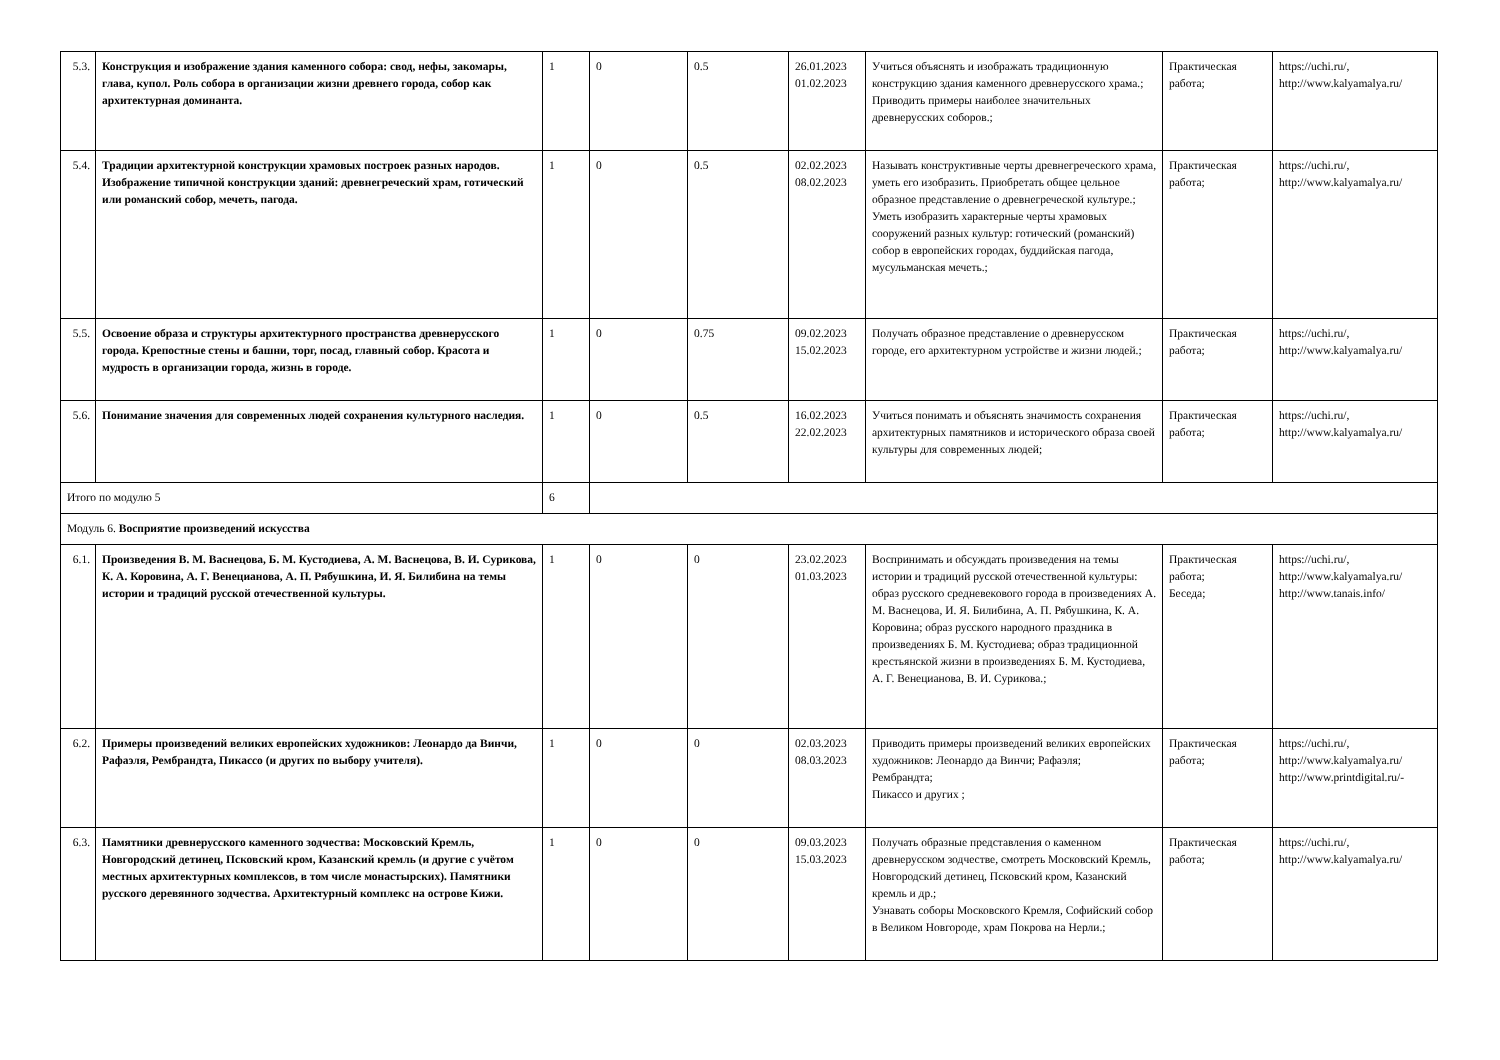| 5.3. | Конструкция и изображение здания каменного собора: свод, нефы, закомары, глава, купол. Роль собора в организации жизни древнего города, собор как архитектурная доминанта. | 1 | 0 | 0.5 | 26.01.2023 01.02.2023 | Учиться объяснять и изображать традиционную конструкцию здания каменного древнерусского храма.; Приводить примеры наиболее значительных древнерусских соборов.; | Практическая работа; | https://uchi.ru/, http://www.kalyamalya.ru/ |
| 5.4. | Традиции архитектурной конструкции храмовых построек разных народов. Изображение типичной конструкции зданий: древнегреческий храм, готический или романский собор, мечеть, пагода. | 1 | 0 | 0.5 | 02.02.2023 08.02.2023 | Называть конструктивные черты древнегреческого храма, уметь его изобразить. Приобретать общее цельное образное представление о древнегреческой культуре.; Уметь изобразить характерные черты храмовых сооружений разных культур: готический (романский) собор в европейских городах, буддийская пагода, мусульманская мечеть.; | Практическая работа; | https://uchi.ru/, http://www.kalyamalya.ru/ |
| 5.5. | Освоение образа и структуры архитектурного пространства древнерусского города. Крепостные стены и башни, торг, посад, главный собор. Красота и мудрость в организации города, жизнь в городе. | 1 | 0 | 0.75 | 09.02.2023 15.02.2023 | Получать образное представление о древнерусском городе, его архитектурном устройстве и жизни людей.; | Практическая работа; | https://uchi.ru/, http://www.kalyamalya.ru/ |
| 5.6. | Понимание значения для современных людей сохранения культурного наследия. | 1 | 0 | 0.5 | 16.02.2023 22.02.2023 | Учиться понимать и объяснять значимость сохранения архитектурных памятников и исторического образа своей культуры для современных людей; | Практическая работа; | https://uchi.ru/, http://www.kalyamalya.ru/ |
| Итого по модулю 5 | | 6 | | | | | | |
| Модуль 6. Восприятие произведений искусства | | | | | | | | |
| 6.1. | Произведения В. М. Васнецова, Б. М. Кустодиева, А. М. Васнецова, В. И. Сурикова, К. А. Коровина, А. Г. Венецианова, А. П. Рябушкина, И. Я. Билибина на темы истории и традиций русской отечественной культуры. | 1 | 0 | 0 | 23.02.2023 01.03.2023 | Воспринимать и обсуждать произведения на темы истории и традиций русской отечественной культуры: образ русского средневекового города в произведениях А. М. Васнецова, И. Я. Билибина, А. П. Рябушкина, К. А. Коровина; образ русского народного праздника в произведениях Б. М. Кустодиева; образ традиционной крестьянской жизни в произведениях Б. М. Кустодиева, А. Г. Венецианова, В. И. Сурикова.; | Практическая работа; Беседа; | https://uchi.ru/, http://www.kalyamalya.ru/ http://www.tanais.info/ |
| 6.2. | Примеры произведений великих европейских художников: Леонардо да Винчи, Рафаэля, Рембрандта, Пикассо (и других по выбору учителя). | 1 | 0 | 0 | 02.03.2023 08.03.2023 | Приводить примеры произведений великих европейских художников: Леонардо да Винчи; Рафаэля; Рембрандта; Пикассо и других ; | Практическая работа; | https://uchi.ru/, http://www.kalyamalya.ru/ http://www.printdigital.ru/- |
| 6.3. | Памятники древнерусского каменного зодчества: Московский Кремль, Новгородский детинец, Псковский кром, Казанский кремль (и другие с учётом местных архитектурных комплексов, в том числе монастырских). Памятники русского деревянного зодчества. Архитектурный комплекс на острове Кижи. | 1 | 0 | 0 | 09.03.2023 15.03.2023 | Получать образные представления о каменном древнерусском зодчестве, смотреть Московский Кремль, Новгородский детинец, Псковский кром, Казанский кремль и др.; Узнавать соборы Московского Кремля, Софийский собор в Великом Новгороде, храм Покрова на Нерли.; | Практическая работа; | https://uchi.ru/, http://www.kalyamalya.ru/ |